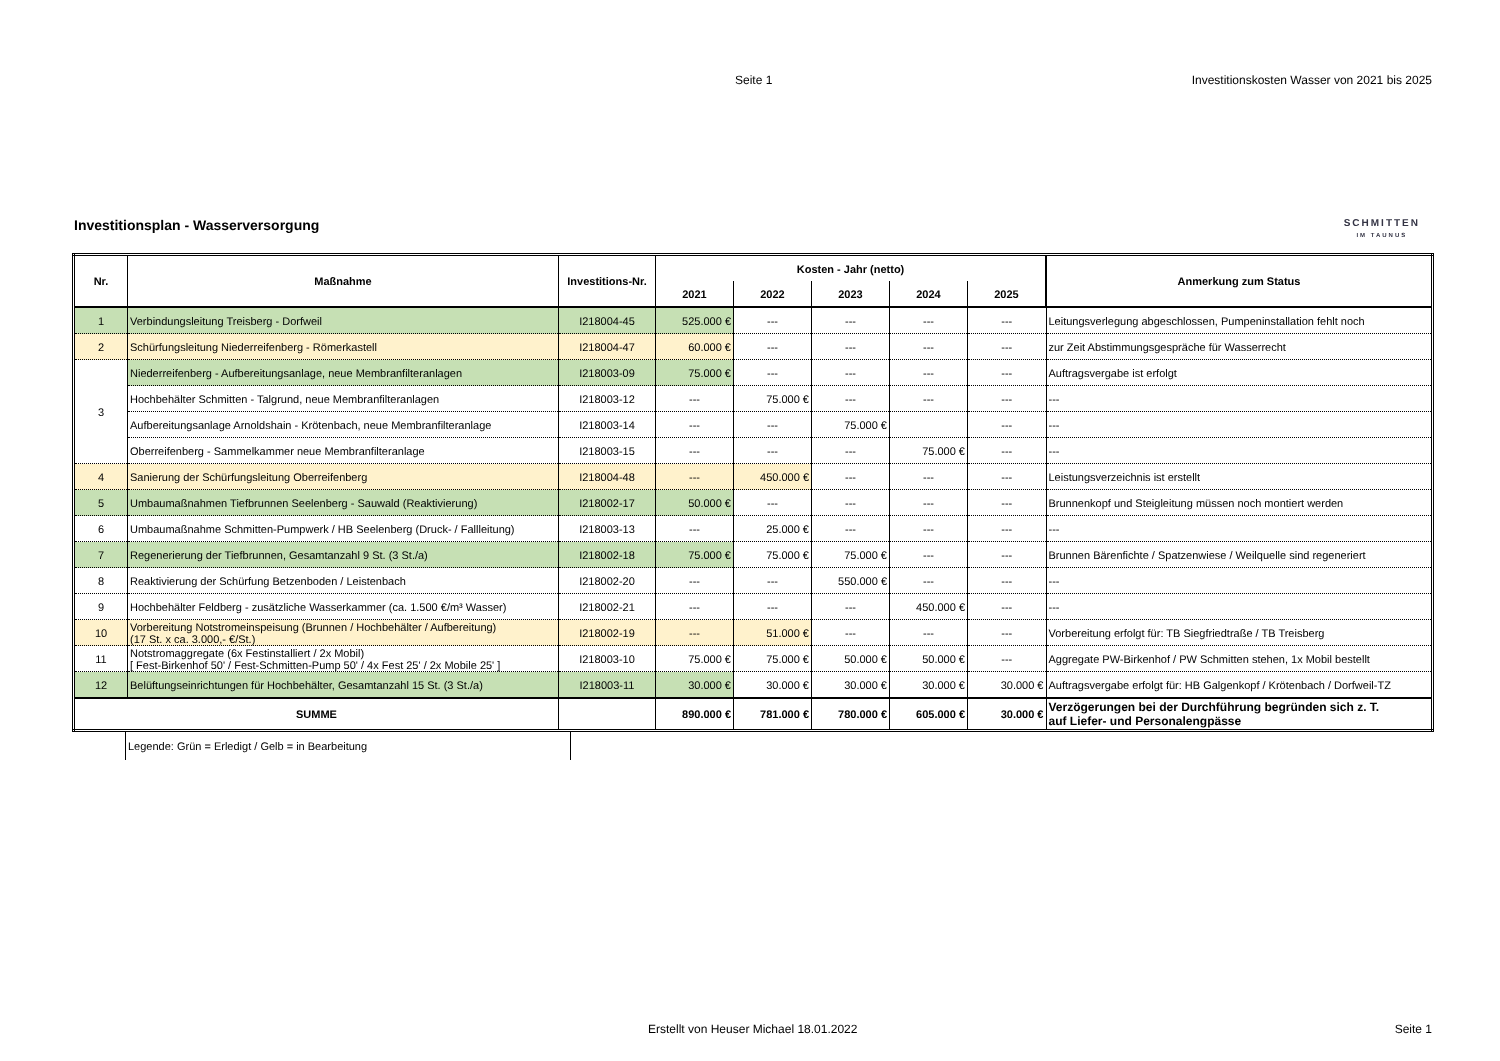Seite 1 Investitionskosten Wasser von 2021 bis 2025
Investitionsplan - Wasserversorgung
SCHMITTEN
IM TAUNUS
| Nr. | Maßnahme | Investitions-Nr. | Kosten - Jahr (netto) | | | | | Anmerkung zum Status |
| --- | --- | --- | --- | --- | --- | --- | --- | --- |
| | | | 2021 | 2022 | 2023 | 2024 | 2025 | |
| 1 | Verbindungsleitung Treisberg - Dorfweil | I218004-45 | 525.000 € | --- | --- | --- | --- | Leitungsverlegung abgeschlossen, Pumpeninstallation fehlt noch |
| 2 | Schürfungsleitung Niederreifenberg - Römerkastell | I218004-47 | 60.000 € | --- | --- | --- | --- | zur Zeit Abstimmungsgespräche für Wasserrecht |
| 3 | Niederreifenberg - Aufbereitungsanlage, neue Membranfilteranlagen | I218003-09 | 75.000 € | --- | --- | --- | --- | Auftragsvergabe ist erfolgt |
| | Hochbehälter Schmitten - Talgrund, neue Membranfilteranlagen | I218003-12 | --- | 75.000 € | --- | --- | --- | --- |
| | Aufbereitungsanlage Arnoldshain - Krötenbach, neue Membranfilteranlage | I218003-14 | --- | --- | 75.000 € | | --- | --- |
| | Oberreifenberg - Sammelkammer neue Membranfilteranlage | I218003-15 | --- | --- | --- | 75.000 € | --- | --- |
| 4 | Sanierung der Schürfungsleitung Oberreifenberg | I218004-48 | --- | 450.000 € | --- | --- | --- | Leistungsverzeichnis ist erstellt |
| 5 | Umbaumaßnahmen Tiefbrunnen Seelenberg - Sauwald (Reaktivierung) | I218002-17 | 50.000 € | --- | --- | --- | --- | Brunnenkopf und Steigleitung müssen noch montiert werden |
| 6 | Umbaumaßnahme Schmitten-Pumpwerk / HB Seelenberg (Druck- / Fallleitung) | I218003-13 | --- | 25.000 € | --- | --- | --- | --- |
| 7 | Regenerierung der Tiefbrunnen, Gesamtanzahl 9 St. (3 St./a) | I218002-18 | 75.000 € | 75.000 € | 75.000 € | --- | --- | Brunnen Bärenfichte / Spatzenwiese / Weilquelle sind regeneriert |
| 8 | Reaktivierung der Schürfung Betzenboden / Leistenbach | I218002-20 | --- | --- | 550.000 € | --- | --- | --- |
| 9 | Hochbehälter Feldberg - zusätzliche Wasserkammer (ca. 1.500 €/m³ Wasser) | I218002-21 | --- | --- | --- | 450.000 € | --- | --- |
| 10 | Vorbereitung Notstromeinspeisung (Brunnen / Hochbehälter / Aufbereitung) (17 St. x ca. 3.000,- €/St.) | I218002-19 | --- | 51.000 € | --- | --- | --- | Vorbereitung erfolgt für: TB Siegfriedtraße / TB Treisberg |
| 11 | Notstromaggregate (6x Festinstalliert / 2x Mobil) [ Fest-Birkenhof 50' / Fest-Schmitten-Pump 50' / 4x Fest 25' / 2x Mobile 25' ] | I218003-10 | 75.000 € | 75.000 € | 50.000 € | 50.000 € | --- | Aggregate PW-Birkenhof / PW Schmitten stehen, 1x Mobil bestellt |
| 12 | Belüftungseinrichtungen für Hochbehälter, Gesamtanzahl 15 St. (3 St./a) | I218003-11 | 30.000 € | 30.000 € | 30.000 € | 30.000 € | 30.000 € | Auftragsvergabe erfolgt für: HB Galgenkopf / Krötenbach / Dorfweil-TZ |
| SUMME | | | 890.000 € | 781.000 € | 780.000 € | 605.000 € | 30.000 € | Verzögerungen bei der Durchführung begründen sich z. T. auf Liefer- und Personalengpässe |
Legende: Grün = Erledigt / Gelb = in Bearbeitung
Erstellt von Heuser Michael 18.01.2022
Seite 1